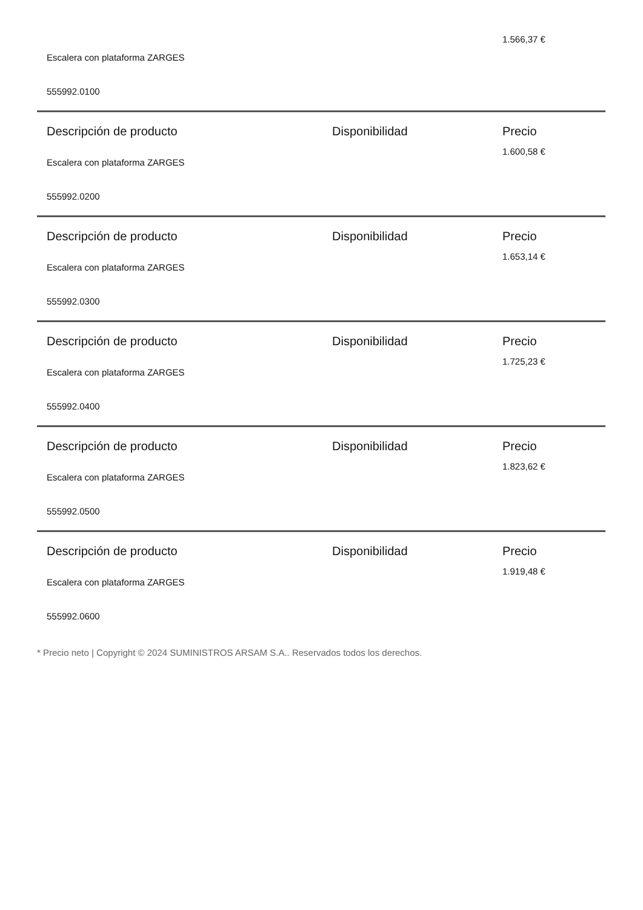| Escalera con plataforma ZARGES | | 1.566,37 € |
| 555992.0100 | | |
| Descripción de producto | Disponibilidad | Precio |
| Escalera con plataforma ZARGES | | 1.600,58 € |
| 555992.0200 | | |
| Descripción de producto | Disponibilidad | Precio |
| Escalera con plataforma ZARGES | | 1.653,14 € |
| 555992.0300 | | |
| Descripción de producto | Disponibilidad | Precio |
| Escalera con plataforma ZARGES | | 1.725,23 € |
| 555992.0400 | | |
| Descripción de producto | Disponibilidad | Precio |
| Escalera con plataforma ZARGES | | 1.823,62 € |
| 555992.0500 | | |
| Descripción de producto | Disponibilidad | Precio |
| Escalera con plataforma ZARGES | | 1.919,48 € |
| 555992.0600 | | |
* Precio neto | Copyright © 2024 SUMINISTROS ARSAM S.A.. Reservados todos los derechos.